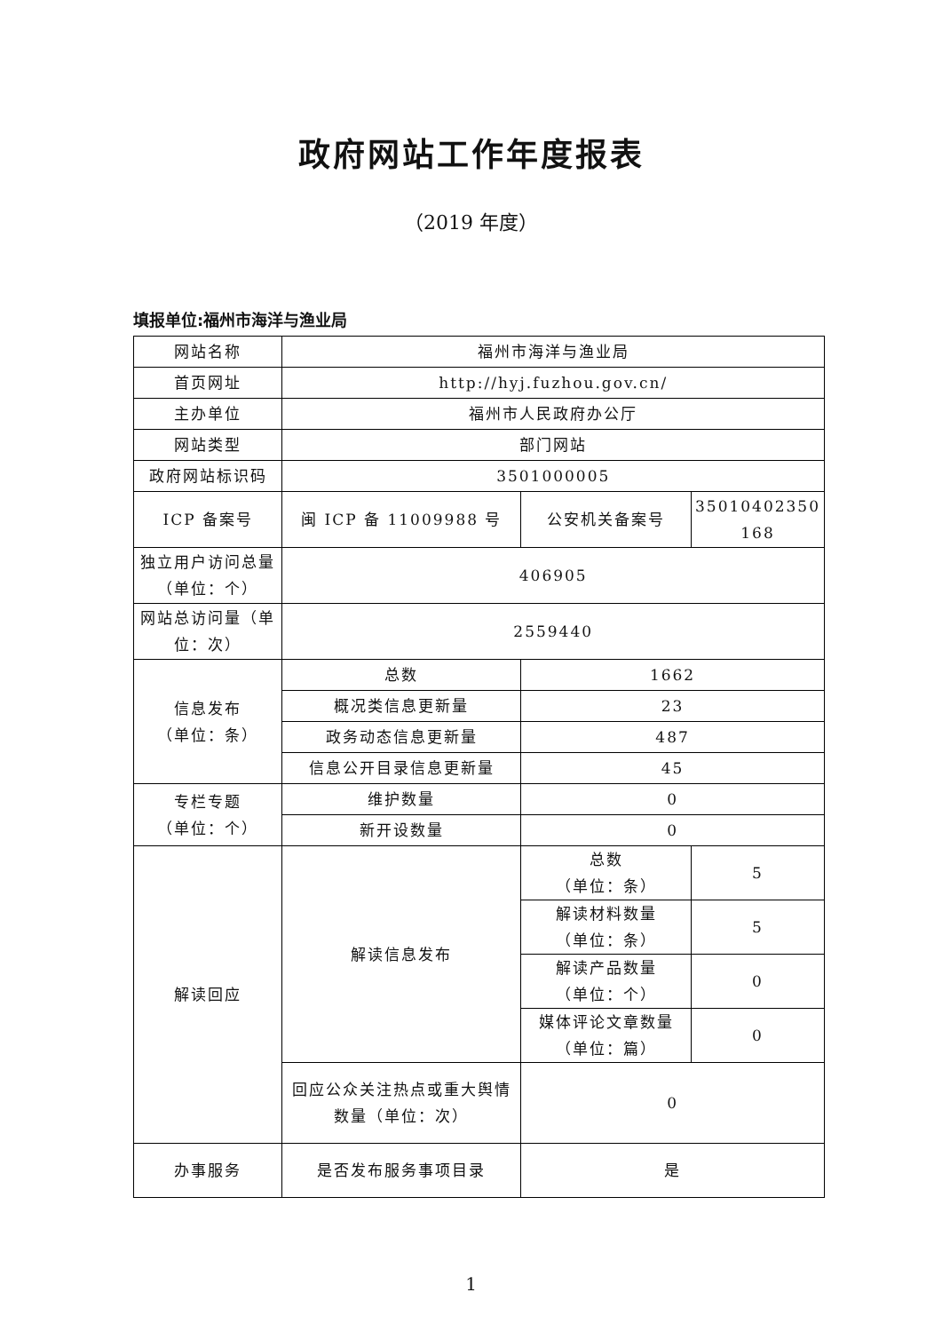政府网站工作年度报表
（2019 年度）
填报单位:福州市海洋与渔业局
| 网站名称 | 福州市海洋与渔业局 | | |
| 首页网址 | http://hyj.fuzhou.gov.cn/ | | |
| 主办单位 | 福州市人民政府办公厅 | | |
| 网站类型 | 部门网站 | | |
| 政府网站标识码 | 3501000005 | | |
| ICP 备案号 | 闽 ICP 备 11009988 号 | 公安机关备案号 | 35010402350 168 |
| 独立用户访问总量（单位：个） | 406905 | | |
| 网站总访问量（单位：次） | 2559440 | | |
| 信息发布 （单位：条） | 总数 | 1662 | |
| | 概况类信息更新量 | 23 | |
| | 政务动态信息更新量 | 487 | |
| | 信息公开目录信息更新量 | 45 | |
| 专栏专题 （单位：个） | 维护数量 | 0 | |
| | 新开设数量 | 0 | |
| 解读回应 | 解读信息发布 | 总数 （单位：条） | 5 |
| | | 解读材料数量 （单位：条） | 5 |
| | | 解读产品数量 （单位：个） | 0 |
| | | 媒体评论文章数量 （单位：篇） | 0 |
| | 回应公众关注热点或重大舆情数量（单位：次） | 0 | |
| 办事服务 | 是否发布服务事项目录 | 是 | |
1